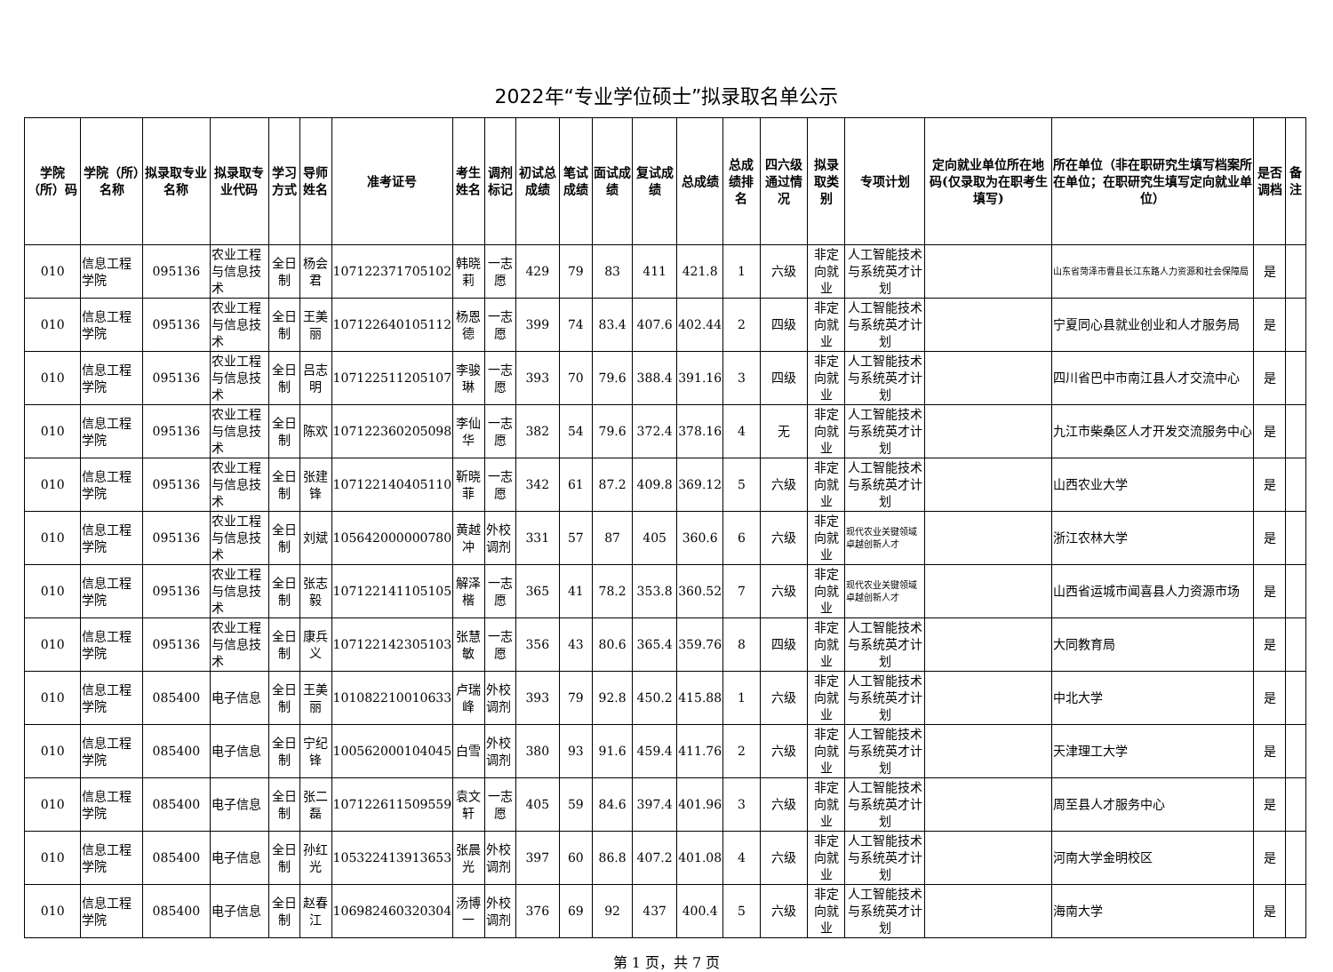2022年“专业学位硕士”拟录取名单公示
| 学院（所）码 | 学院（所）名称 | 拟录取专业名称 | 拟录取专业代码 | 学习方式 | 导师姓名 | 准考证号 | 考生姓名 | 调剂标记 | 初试总成绩 | 笔试成绩 | 面试成绩 | 复试成绩 | 总成绩 | 总成绩排名 | 四六级通过情况 | 拟录取类别 | 专项计划 | 定向就业单位所在地码(仅录取为在职考生填写) | 所在单位（非在职研究生填写档案所在单位；在职研究生填写定向就业单位） | 是否调档 | 备注 |
| --- | --- | --- | --- | --- | --- | --- | --- | --- | --- | --- | --- | --- | --- | --- | --- | --- | --- | --- | --- | --- | --- |
| 010 | 信息工程学院 | 095136 | 农业工程与信息技术 | 全日制 | 杨会君 | 107122371705102 | 韩晓莉 | 一志愿 | 429 | 79 | 83 | 411 | 421.8 | 1 | 六级 | 非定向就业 | 人工智能技术与系统英才计划 | | 山东省菏泽市曹县长江东路人力资源和社会保障局 | 是 | |
| 010 | 信息工程学院 | 095136 | 农业工程与信息技术 | 全日制 | 王美丽 | 107122640105112 | 杨恩德 | 一志愿 | 399 | 74 | 83.4 | 407.6 | 402.44 | 2 | 四级 | 非定向就业 | 人工智能技术与系统英才计划 | | 宁夏同心县就业创业和人才服务局 | 是 | |
| 010 | 信息工程学院 | 095136 | 农业工程与信息技术 | 全日制 | 吕志明 | 107122511205107 | 李骏琳 | 一志愿 | 393 | 70 | 79.6 | 388.4 | 391.16 | 3 | 四级 | 非定向就业 | 人工智能技术与系统英才计划 | | 四川省巴中市南江县人才交流中心 | 是 | |
| 010 | 信息工程学院 | 095136 | 农业工程与信息技术 | 全日制 | 陈欢 | 107122360205098 | 李仙华 | 一志愿 | 382 | 54 | 79.6 | 372.4 | 378.16 | 4 | 无 | 非定向就业 | 人工智能技术与系统英才计划 | | 九江市柴桑区人才开发交流服务中心 | 是 | |
| 010 | 信息工程学院 | 095136 | 农业工程与信息技术 | 全日制 | 张建锋 | 107122140405110 | 靳晓菲 | 一志愿 | 342 | 61 | 87.2 | 409.8 | 369.12 | 5 | 六级 | 非定向就业 | 人工智能技术与系统英才计划 | | 山西农业大学 | 是 | |
| 010 | 信息工程学院 | 095136 | 农业工程与信息技术 | 全日制 | 刘斌 | 105642000000780 | 黄越冲 | 外校调剂 | 331 | 57 | 87 | 405 | 360.6 | 6 | 六级 | 非定向就业 | 现代农业关键领域卓越创新人才 | | 浙江农林大学 | 是 | |
| 010 | 信息工程学院 | 095136 | 农业工程与信息技术 | 全日制 | 张志毅 | 107122141105105 | 解泽楷 | 一志愿 | 365 | 41 | 78.2 | 353.8 | 360.52 | 7 | 六级 | 非定向就业 | 现代农业关键领域卓越创新人才 | | 山西省运城市闻喜县人力资源市场 | 是 | |
| 010 | 信息工程学院 | 095136 | 农业工程与信息技术 | 全日制 | 康兵义 | 107122142305103 | 张慧敏 | 一志愿 | 356 | 43 | 80.6 | 365.4 | 359.76 | 8 | 四级 | 非定向就业 | 人工智能技术与系统英才计划 | | 大同教育局 | 是 | |
| 010 | 信息工程学院 | 085400 | 电子信息 | 全日制 | 王美丽 | 101082210010633 | 卢瑞峰 | 外校调剂 | 393 | 79 | 92.8 | 450.2 | 415.88 | 1 | 六级 | 非定向就业 | 人工智能技术与系统英才计划 | | 中北大学 | 是 | |
| 010 | 信息工程学院 | 085400 | 电子信息 | 全日制 | 宁纪锋 | 100562000104045 | 白雪 | 外校调剂 | 380 | 93 | 91.6 | 459.4 | 411.76 | 2 | 六级 | 非定向就业 | 人工智能技术与系统英才计划 | | 天津理工大学 | 是 | |
| 010 | 信息工程学院 | 085400 | 电子信息 | 全日制 | 张二磊 | 107122611509559 | 袁文轩 | 一志愿 | 405 | 59 | 84.6 | 397.4 | 401.96 | 3 | 六级 | 非定向就业 | 人工智能技术与系统英才计划 | | 周至县人才服务中心 | 是 | |
| 010 | 信息工程学院 | 085400 | 电子信息 | 全日制 | 孙红光 | 105322413913653 | 张晨光 | 外校调剂 | 397 | 60 | 86.8 | 407.2 | 401.08 | 4 | 六级 | 非定向就业 | 人工智能技术与系统英才计划 | | 河南大学金明校区 | 是 | |
| 010 | 信息工程学院 | 085400 | 电子信息 | 全日制 | 赵春江 | 106982460320304 | 汤博一 | 外校调剂 | 376 | 69 | 92 | 437 | 400.4 | 5 | 六级 | 非定向就业 | 人工智能技术与系统英才计划 | | 海南大学 | 是 | |
第 1 页，共 7 页